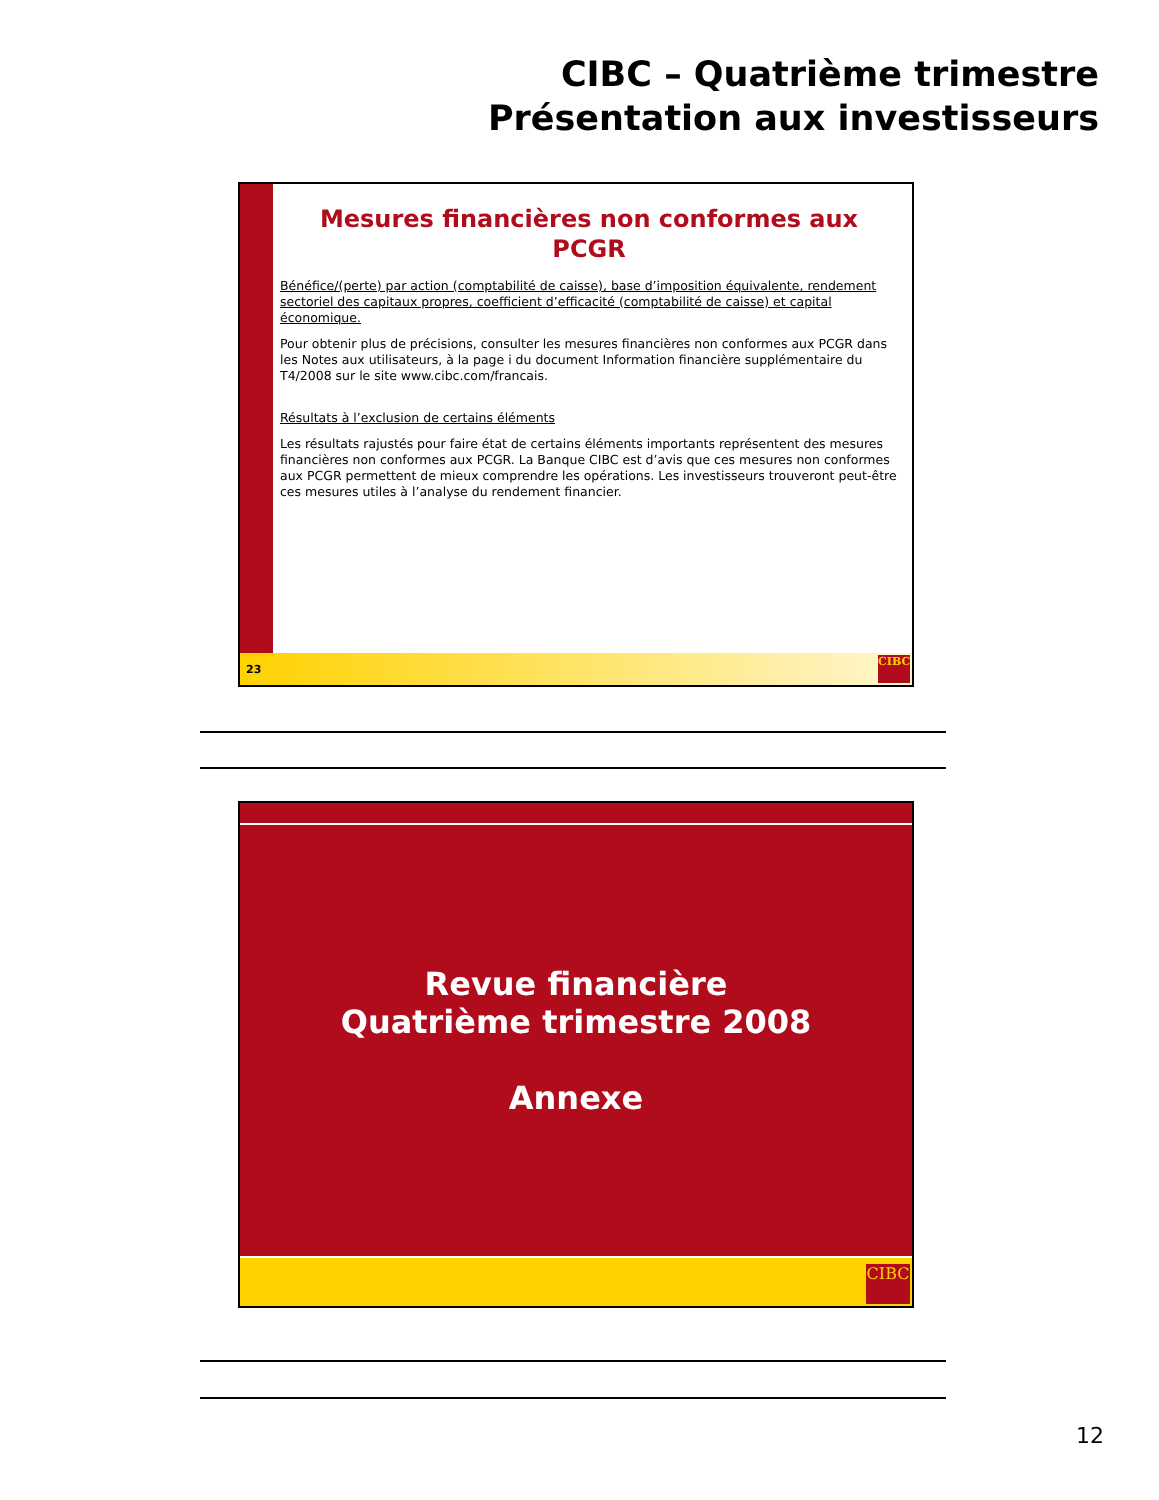CIBC – Quatrième trimestre
Présentation aux investisseurs
Mesures financières non conformes aux PCGR
Bénéfice/(perte) par action (comptabilité de caisse), base d’imposition équivalente, rendement sectoriel des capitaux propres, coefficient d’efficacité (comptabilité de caisse) et capital économique.
Pour obtenir plus de précisions, consulter les mesures financières non conformes aux PCGR dans les Notes aux utilisateurs, à la page i du document Information financière supplémentaire du T4/2008 sur le site www.cibc.com/francais.
Résultats à l’exclusion de certains éléments
Les résultats rajustés pour faire état de certains éléments importants représentent des mesures financières non conformes aux PCGR. La Banque CIBC est d’avis que ces mesures non conformes aux PCGR permettent de mieux comprendre les opérations. Les investisseurs trouveront peut-être ces mesures utiles à l’analyse du rendement financier.
23
CIBC
Revue financière
Quatrième trimestre 2008
Annexe
CIBC
12